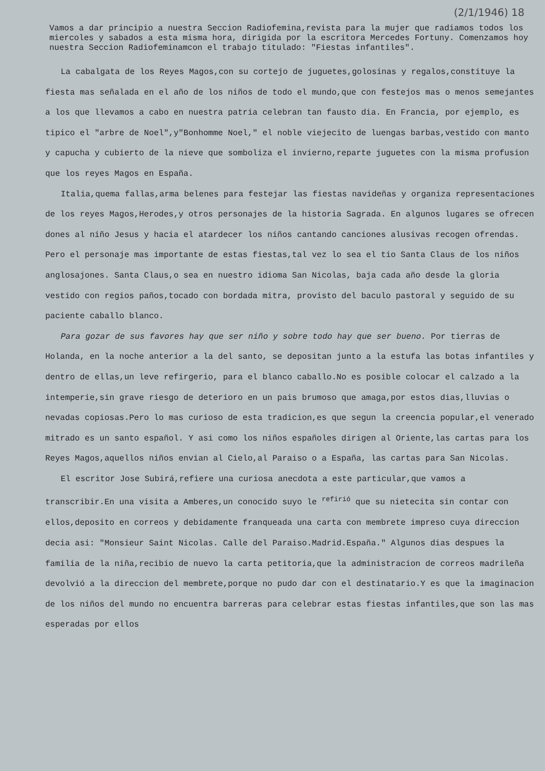(2/1/1946) 18
Vamos a dar principio a nuestra Seccion Radiofemina,revista para la mujer que radiamos todos los miercoles y sabados a esta misma hora, dirigida por la escritora Mercedes Fortuny. Comenzamos hoy nuestra Seccion Radiofeminamcon el trabajo titulado: "Fiestas infantiles".
La cabalgata de los Reyes Magos,con su cortejo de juguetes,golosinas y regalos,constituye la fiesta mas señalada en el año de los niños de todo el mundo,que con festejos mas o menos semejantes a los que llevamos a cabo en nuestra patria celebran tan fausto dia. En Francia, por ejemplo, es tipico el "arbre de Noel",y"Bonhomme Noel," el noble viejecito de luengas barbas,vestido con manto y capucha y cubierto de la nieve que somboliza el invierno,reparte juguetes con la misma profusion que los reyes Magos en España.
Italia,quema fallas,arma belenes para festejar las fiestas navideñas y organiza representaciones de los reyes Magos,Herodes,y otros personajes de la historia Sagrada. En algunos lugares se ofrecen dones al niño Jesus y hacia el atardecer los niños cantando canciones alusivas recogen ofrendas. Pero el personaje mas importante de estas fiestas,tal vez lo sea el tio Santa Claus de los niños anglosajones. Santa Claus,o sea en nuestro idioma San Nicolas, baja cada año desde la gloria vestido con regios paños,tocado con bordada mitra, provisto del baculo pastoral y seguido de su paciente caballo blanco.
Para gozar de sus favores hay que ser niño y sobre todo hay que ser bueno. Por tierras de Holanda, en la noche anterior a la del santo, se depositan junto a la estufa las botas infantiles y dentro de ellas,un leve refirgerio, para el blanco caballo.No es posible colocar el calzado a la intemperie,sin grave riesgo de deterioro en un pais brumoso que amaga,por estos dias,lluvias o nevadas copiosas.Pero lo mas curioso de esta tradicion,es que segun la creencia popular,el venerado mitrado es un santo español. Y asi como los niños españoles dirigen al Oriente,las cartas para los Reyes Magos,aquellos niños envian al Cielo,al Paraiso o a España, las cartas para San Nicolas.
El escritor Jose Subirá,refiere una curiosa anecdota a este particular,que vamos a transcribir.En una visita a Amberes,un conocido suyo le <sup>refirió</sup> que su nietecita sin contar con ellos,deposito en correos y debidamente franqueada una carta con membrete impreso cuya direccion decia asi: "Monsieur Saint Nicolas. Calle del Paraiso.Madrid.España." Algunos dias despues la familia de la niña,recibio de nuevo la carta petitoria,que la administracion de correos madrileña devolvió a la direccion del membrete,porque no pudo dar con el destinatario.Y es que la imaginacion de los niños del mundo no encuentra barreras para celebrar estas fiestas infantiles,que son las mas esperadas por ellos